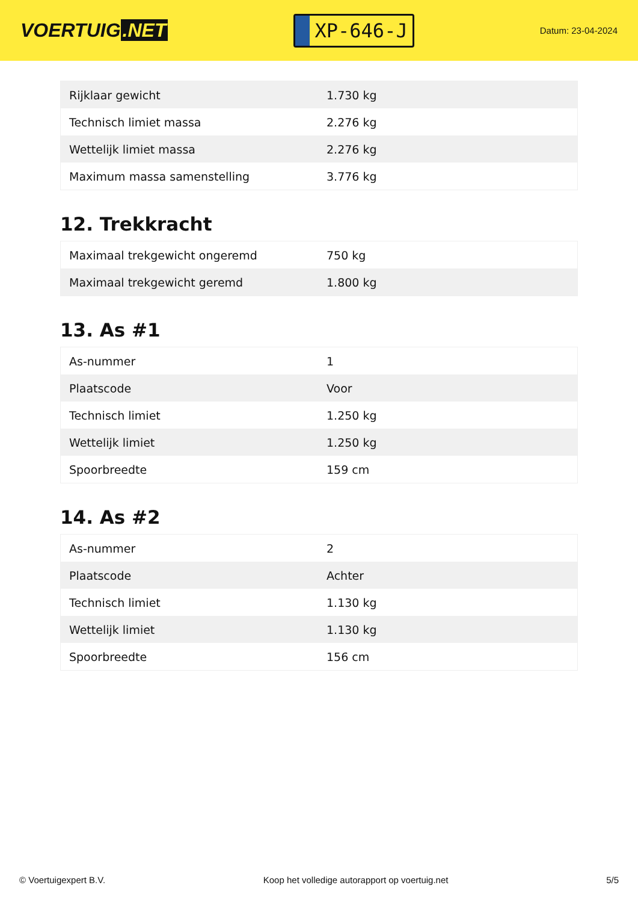VOERTUIG.NET
XP-646-J
Datum: 23-04-2024
| Rijklaar gewicht | 1.730 kg |
| Technisch limiet massa | 2.276 kg |
| Wettelijk limiet massa | 2.276 kg |
| Maximum massa samenstelling | 3.776 kg |
12. Trekkracht
| Maximaal trekgewicht ongeremd | 750 kg |
| Maximaal trekgewicht geremd | 1.800 kg |
13. As #1
| As-nummer | 1 |
| Plaatscode | Voor |
| Technisch limiet | 1.250 kg |
| Wettelijk limiet | 1.250 kg |
| Spoorbreedte | 159 cm |
14. As #2
| As-nummer | 2 |
| Plaatscode | Achter |
| Technisch limiet | 1.130 kg |
| Wettelijk limiet | 1.130 kg |
| Spoorbreedte | 156 cm |
© Voertuigexpert B.V. Koop het volledige autorapport op voertuig.net 5/5